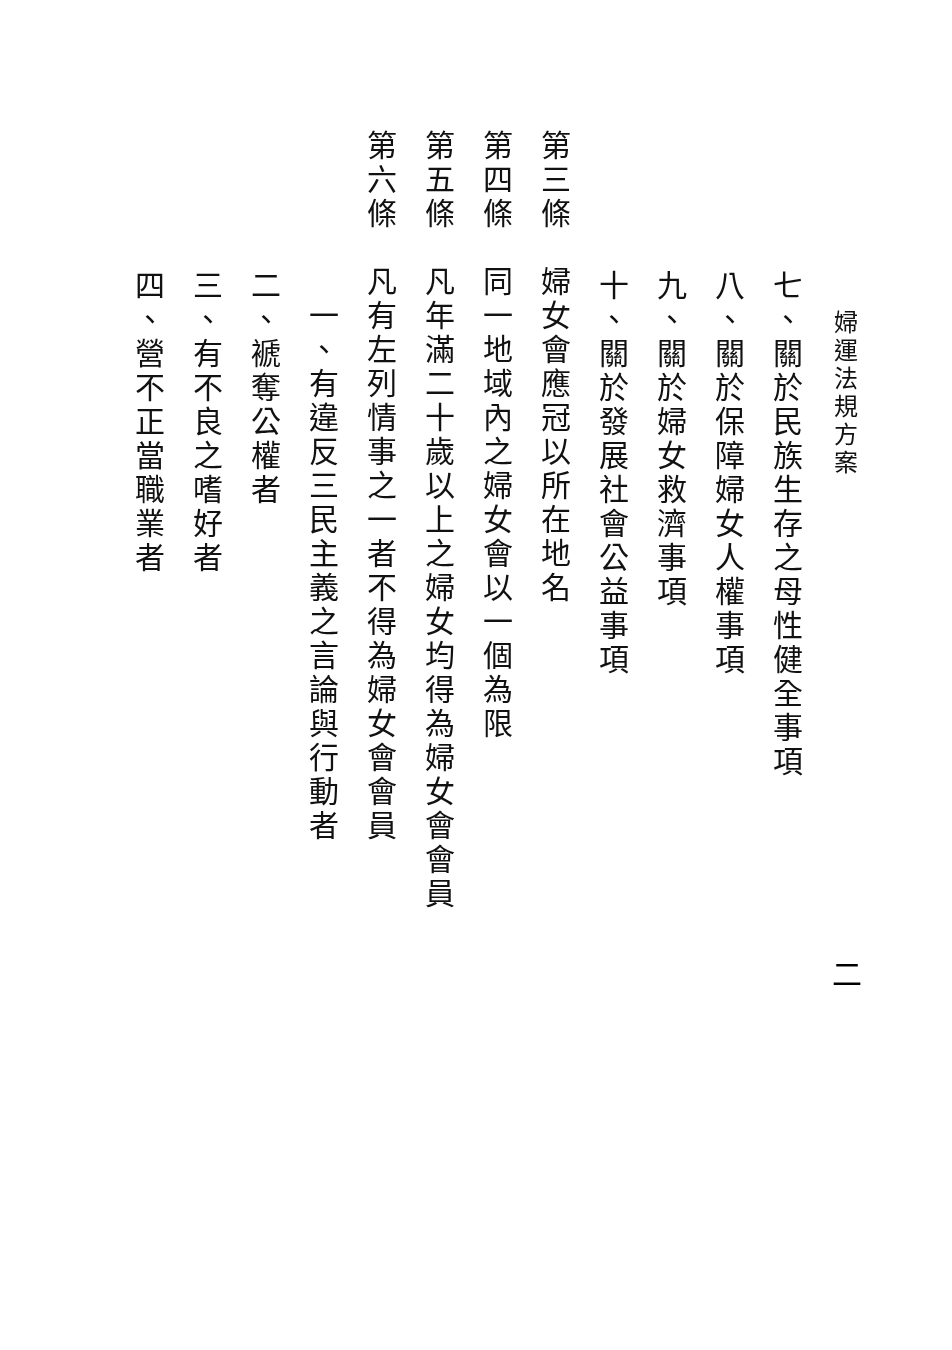婦運法規方案
七、關於民族生存之母性健全事項
八、關於保障婦女人權事項
九、關於婦女救濟事項
十、關於發展社會公益事項
第三條　婦女會應冠以所在地名
第四條　同一地域內之婦女會以一個為限
第五條　凡年滿二十歲以上之婦女均得為婦女會會員
第六條　凡有左列情事之一者不得為婦女會會員
一、有違反三民主義之言論與行動者
二、褫奪公權者
三、有不良之嗜好者
四、營不正當職業者
二